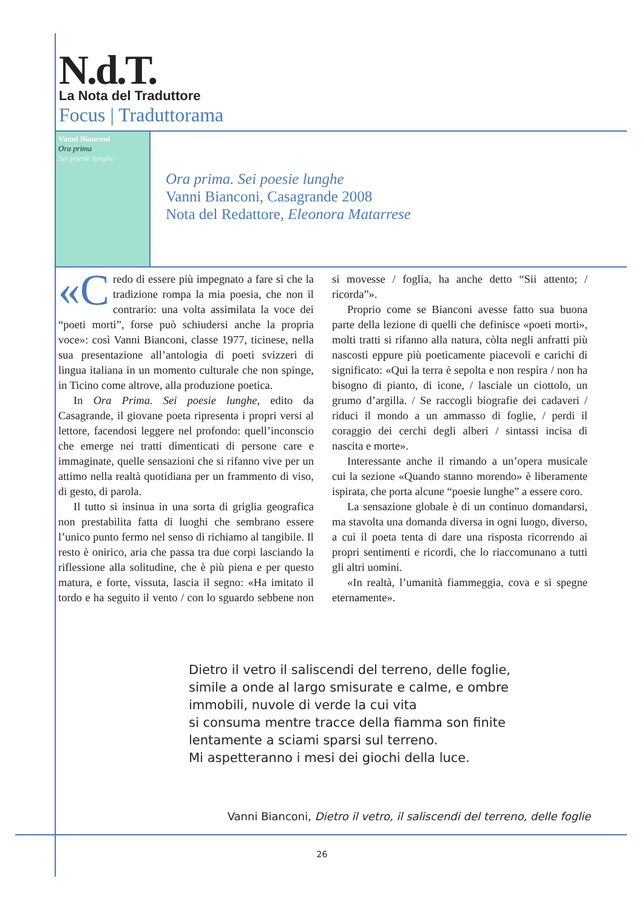N.d.T.
La Nota del Traduttore
Focus | Traduttorama
Vanni Bianconi
Ora prima
Sei poesie lunghe
Ora prima. Sei poesie lunghe
Vanni Bianconi, Casagrande 2008
Nota del Redattore, Eleonora Matarrese
«C redo di essere più impegnato a fare sì che la tradizione rompa la mia poesia, che non il contrario: una volta assimilata la voce dei “poeti morti”, forse può schiudersi anche la propria voce»: così Vanni Bianconi, classe 1977, ticinese, nella sua presentazione all’antologia di poeti svizzeri di lingua italiana in un momento culturale che non spinge, in Ticino come altrove, alla produzione poetica.
In Ora Prima. Sei poesie lunghe, edito da Casagrande, il giovane poeta ripresenta i propri versi al lettore, facendosi leggere nel profondo: quell’inconscio che emerge nei tratti dimenticati di persone care e immaginate, quelle sensazioni che si rifanno vive per un attimo nella realtà quotidiana per un frammento di viso, di gesto, di parola.
Il tutto si insinua in una sorta di griglia geografica non prestabilita fatta di luoghi che sembrano essere l’unico punto fermo nel senso di richiamo al tangibile. Il resto è onirico, aria che passa tra due corpi lasciando la riflessione alla solitudine, che è più piena e per questo matura, e forte, vissuta, lascia il segno: «Ha imitato il tordo e ha seguito il vento / con lo sguardo sebbene non si movesse / foglia, ha anche detto “Sii attento; / ricorda”».
Proprio come se Bianconi avesse fatto sua buona parte della lezione di quelli che definisce «poeti morti», molti tratti si rifanno alla natura, còlta negli anfratti più nascosti eppure più poeticamente piacevoli e carichi di significato: «Qui la terra è sepolta e non respira / non ha bisogno di pianto, di icone, / lasciale un ciottolo, un grumo d’argilla. / Se raccogli biografie dei cadaveri / riduci il mondo a un ammasso di foglie, / perdi il coraggio dei cerchi degli alberi / sintassi incisa di nascita e morte».
Interessante anche il rimando a un’opera musicale cui la sezione «Quando stanno morendo» è liberamente ispirata, che porta alcune “poesie lunghe” a essere coro.
La sensazione globale è di un continuo domandarsi, ma stavolta una domanda diversa in ogni luogo, diverso, a cui il poeta tenta di dare una risposta ricorrendo ai propri sentimenti e ricordi, che lo riaccomunano a tutti gli altri uomini.
«In realtà, l’umanità fiammeggia, cova e si spegne eternamente».
Dietro il vetro il saliscendi del terreno, delle foglie,
simile a onde al largo smisurate e calme, e ombre
immobili, nuvole di verde la cui vita
si consuma mentre tracce della fiamma son finite
lentamente a sciami sparsi sul terreno.
Mi aspetteranno i mesi dei giochi della luce.
Vanni Bianconi, Dietro il vetro, il saliscendi del terreno, delle foglie
26